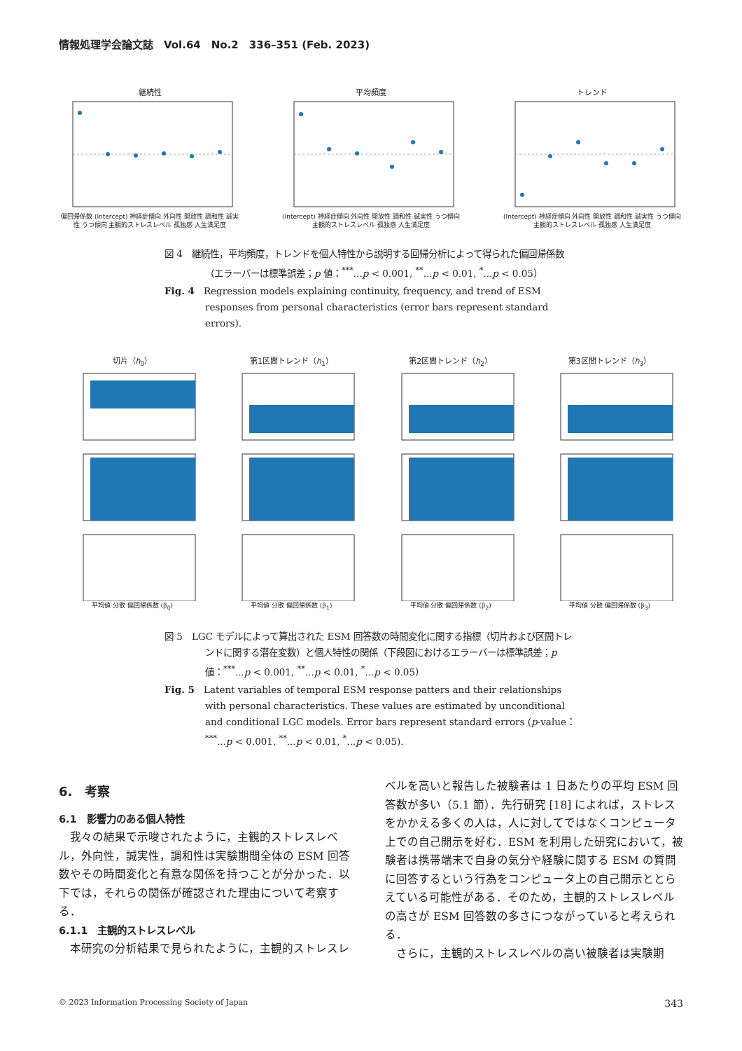情報処理学会論文誌　Vol.64　No.2　336–351 (Feb. 2023)
継続性
偏回帰係数 (Intercept) 神経症傾向 外向性 開放性 調和性 誠実性 うつ傾向 主観的ストレスレベル 孤独感 人生満足度
平均頻度
(Intercept) 神経症傾向 外向性 開放性 調和性 誠実性 うつ傾向 主観的ストレスレベル 孤独感 人生満足度
トレンド
(Intercept) 神経症傾向 外向性 開放性 調和性 誠実性 うつ傾向 主観的ストレスレベル 孤独感 人生満足度
図 4　継続性，平均頻度，トレンドを個人特性から説明する回帰分析によって得られた偏回帰係数（エラーバーは標準誤差；p 値：<sup>***</sup>...p < 0.001, <sup>**</sup>...p < 0.01, <sup>*</sup>...p < 0.05）
Fig. 4　Regression models explaining continuity, frequency, and trend of ESM responses from personal characteristics (error bars represent standard errors).
切片（h<sub>0</sub>）
平均値 分散 偏回帰係数 (β<sub>0</sub>)
第1区間トレンド（h<sub>1</sub>）
平均値 分散 偏回帰係数 (β<sub>1</sub>)
第2区間トレンド（h<sub>2</sub>）
平均値 分散 偏回帰係数 (β<sub>2</sub>)
第3区間トレンド（h<sub>3</sub>）
平均値 分散 偏回帰係数 (β<sub>3</sub>)
図 5　LGC モデルによって算出された ESM 回答数の時間変化に関する指標（切片および区間トレンドに関する潜在変数）と個人特性の関係（下段図におけるエラーバーは標準誤差；p 値：<sup>***</sup>...p < 0.001, <sup>**</sup>...p < 0.01, <sup>*</sup>...p < 0.05）
Fig. 5　Latent variables of temporal ESM response patters and their relationships with personal characteristics. These values are estimated by unconditional and conditional LGC models. Error bars represent standard errors (p-value：<sup>***</sup>...p < 0.001, <sup>**</sup>...p < 0.01, <sup>*</sup>...p < 0.05).
6.　考察
6.1　影響力のある個人特性
我々の結果で示唆されたように，主観的ストレスレベル，外向性，誠実性，調和性は実験期間全体の ESM 回答数やその時間変化と有意な関係を持つことが分かった．以下では，それらの関係が確認された理由について考察する．
6.1.1　主観的ストレスレベル
本研究の分析結果で見られたように，主観的ストレスレ
ベルを高いと報告した被験者は 1 日あたりの平均 ESM 回答数が多い（5.1 節）．先行研究 [18] によれば，ストレスをかかえる多くの人は，人に対してではなくコンピュータ上での自己開示を好む．ESM を利用した研究において，被験者は携帯端末で自身の気分や経験に関する ESM の質問に回答するという行為をコンピュータ上の自己開示ととらえている可能性がある．そのため，主観的ストレスレベルの高さが ESM 回答数の多さにつながっていると考えられる．
さらに，主観的ストレスレベルの高い被験者は実験期
© 2023 Information Processing Society of Japan 343